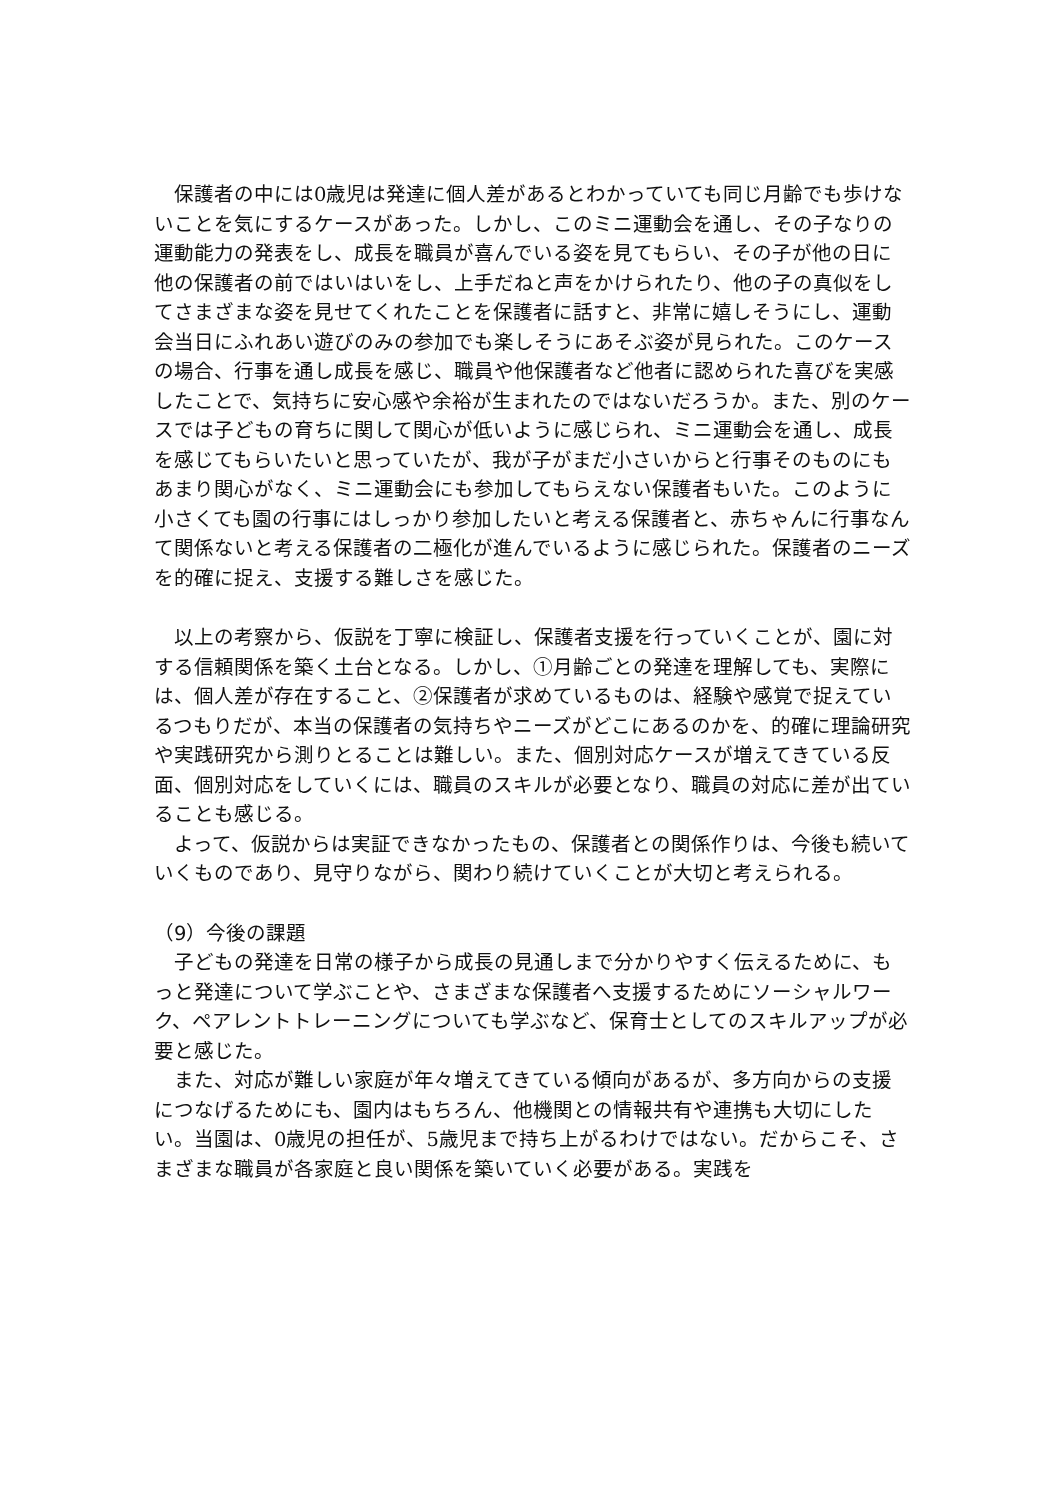保護者の中には0歳児は発達に個人差があるとわかっていても同じ月齢でも歩けないことを気にするケースがあった。しかし、このミニ運動会を通し、その子なりの運動能力の発表をし、成長を職員が喜んでいる姿を見てもらい、その子が他の日に他の保護者の前ではいはいをし、上手だねと声をかけられたり、他の子の真似をしてさまざまな姿を見せてくれたことを保護者に話すと、非常に嬉しそうにし、運動会当日にふれあい遊びのみの参加でも楽しそうにあそぶ姿が見られた。このケースの場合、行事を通し成長を感じ、職員や他保護者など他者に認められた喜びを実感したことで、気持ちに安心感や余裕が生まれたのではないだろうか。また、別のケースでは子どもの育ちに関して関心が低いように感じられ、ミニ運動会を通し、成長を感じてもらいたいと思っていたが、我が子がまだ小さいからと行事そのものにもあまり関心がなく、ミニ運動会にも参加してもらえない保護者もいた。このように小さくても園の行事にはしっかり参加したいと考える保護者と、赤ちゃんに行事なんて関係ないと考える保護者の二極化が進んでいるように感じられた。保護者のニーズを的確に捉え、支援する難しさを感じた。
　以上の考察から、仮説を丁寧に検証し、保護者支援を行っていくことが、園に対する信頼関係を築く土台となる。しかし、①月齢ごとの発達を理解しても、実際には、個人差が存在すること、②保護者が求めているものは、経験や感覚で捉えているつもりだが、本当の保護者の気持ちやニーズがどこにあるのかを、的確に理論研究や実践研究から測りとることは難しい。また、個別対応ケースが増えてきている反面、個別対応をしていくには、職員のスキルが必要となり、職員の対応に差が出ていることも感じる。
　よって、仮説からは実証できなかったもの、保護者との関係作りは、今後も続いていくものであり、見守りながら、関わり続けていくことが大切と考えられる。
（9）今後の課題
　子どもの発達を日常の様子から成長の見通しまで分かりやすく伝えるために、もっと発達について学ぶことや、さまざまな保護者へ支援するためにソーシャルワーク、ペアレントトレーニングについても学ぶなど、保育士としてのスキルアップが必要と感じた。
　また、対応が難しい家庭が年々増えてきている傾向があるが、多方向からの支援につなげるためにも、園内はもちろん、他機関との情報共有や連携も大切にしたい。当園は、0歳児の担任が、5歳児まで持ち上がるわけではない。だからこそ、さまざまな職員が各家庭と良い関係を築いていく必要がある。実践を